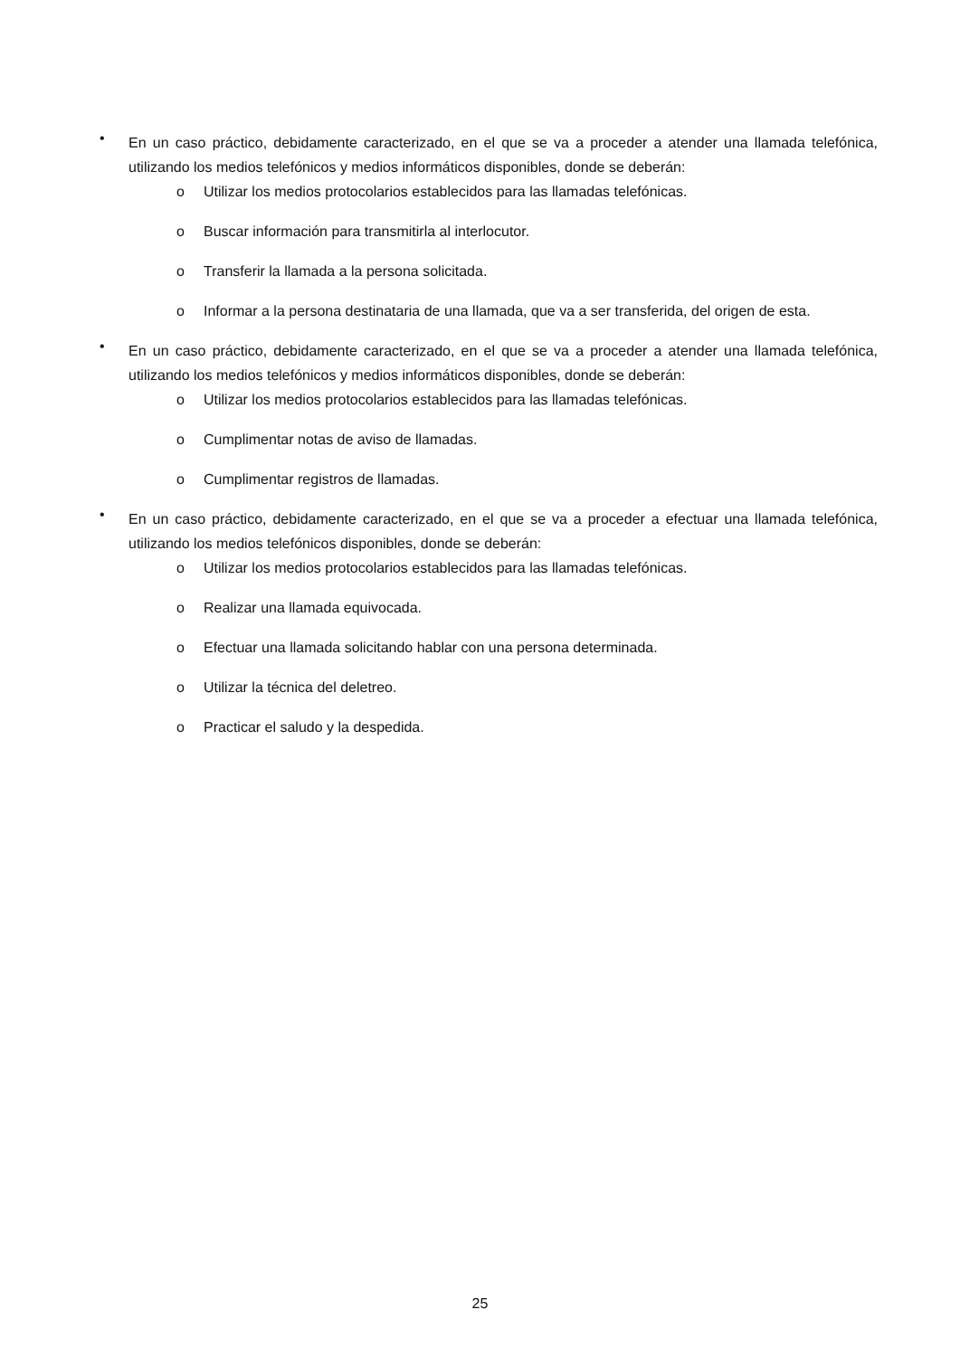• En un caso práctico, debidamente caracterizado, en el que se va a proceder a atender una llamada telefónica, utilizando los medios telefónicos y medios informáticos disponibles, donde se deberán:
o Utilizar los medios protocolarios establecidos para las llamadas telefónicas.
o Buscar información para transmitirla al interlocutor.
o Transferir la llamada a la persona solicitada.
o Informar a la persona destinataria de una llamada, que va a ser transferida, del origen de esta.
• En un caso práctico, debidamente caracterizado, en el que se va a proceder a atender una llamada telefónica, utilizando los medios telefónicos y medios informáticos disponibles, donde se deberán:
o Utilizar los medios protocolarios establecidos para las llamadas telefónicas.
o Cumplimentar notas de aviso de llamadas.
o Cumplimentar registros de llamadas.
• En un caso práctico, debidamente caracterizado, en el que se va a proceder a efectuar una llamada telefónica, utilizando los medios telefónicos disponibles, donde se deberán:
o Utilizar los medios protocolarios establecidos para las llamadas telefónicas.
o Realizar una llamada equivocada.
o Efectuar una llamada solicitando hablar con una persona determinada.
o Utilizar la técnica del deletreo.
o Practicar el saludo y la despedida.
25